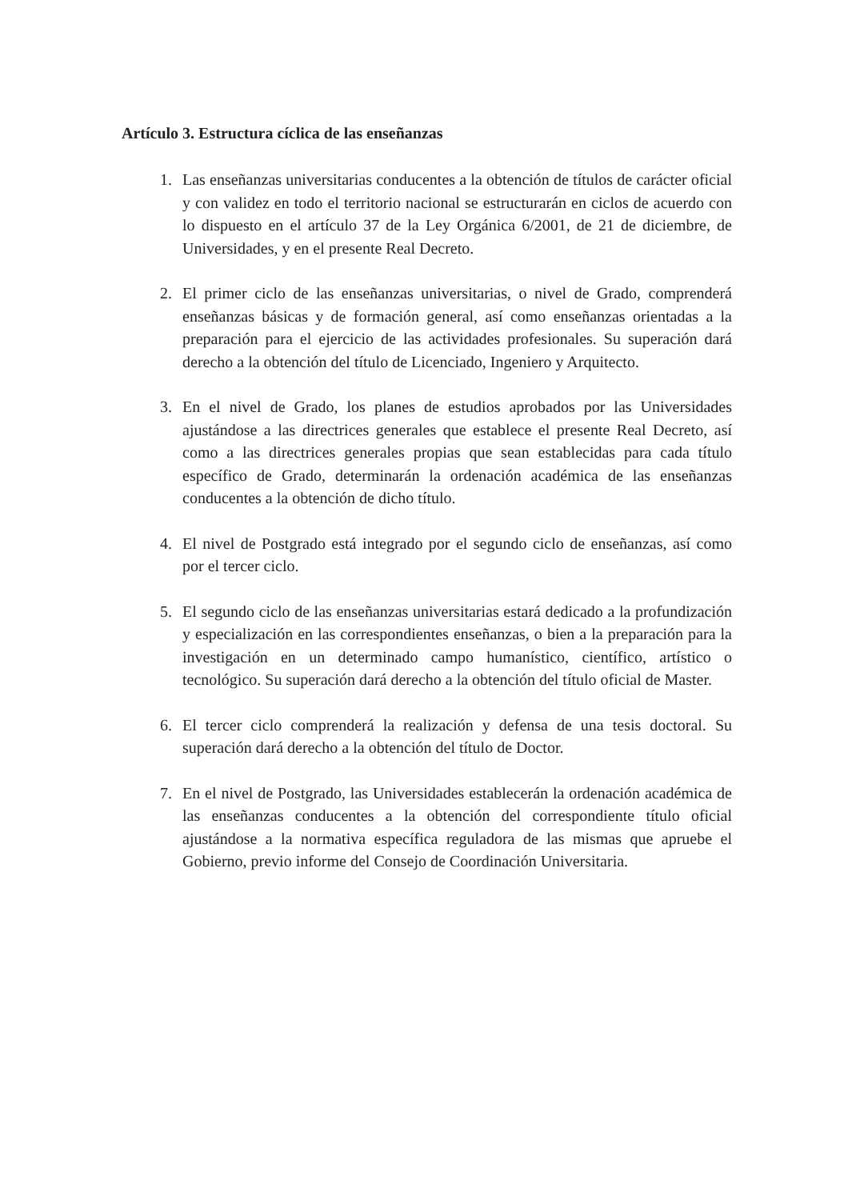Artículo 3. Estructura cíclica de las enseñanzas
1. Las enseñanzas universitarias conducentes a la obtención de títulos de carácter oficial y con validez en todo el territorio nacional se estructurarán en ciclos de acuerdo con lo dispuesto en el artículo 37 de la Ley Orgánica 6/2001, de 21 de diciembre, de Universidades, y en el presente Real Decreto.
2. El primer ciclo de las enseñanzas universitarias, o nivel de Grado, comprenderá enseñanzas básicas y de formación general, así como enseñanzas orientadas a la preparación para el ejercicio de las actividades profesionales. Su superación dará derecho a la obtención del título de Licenciado, Ingeniero y Arquitecto.
3. En el nivel de Grado, los planes de estudios aprobados por las Universidades ajustándose a las directrices generales que establece el presente Real Decreto, así como a las directrices generales propias que sean establecidas para cada título específico de Grado, determinarán la ordenación académica de las enseñanzas conducentes a la obtención de dicho título.
4. El nivel de Postgrado está integrado por el segundo ciclo de enseñanzas, así como por el tercer ciclo.
5. El segundo ciclo de las enseñanzas universitarias estará dedicado a la profundización y especialización en las correspondientes enseñanzas, o bien a la preparación para la investigación en un determinado campo humanístico, científico, artístico o tecnológico. Su superación dará derecho a la obtención del título oficial de Master.
6. El tercer ciclo comprenderá la realización y defensa de una tesis doctoral. Su superación dará derecho a la obtención del título de Doctor.
7. En el nivel de Postgrado, las Universidades establecerán la ordenación académica de las enseñanzas conducentes a la obtención del correspondiente título oficial ajustándose a la normativa específica reguladora de las mismas que apruebe el Gobierno, previo informe del Consejo de Coordinación Universitaria.